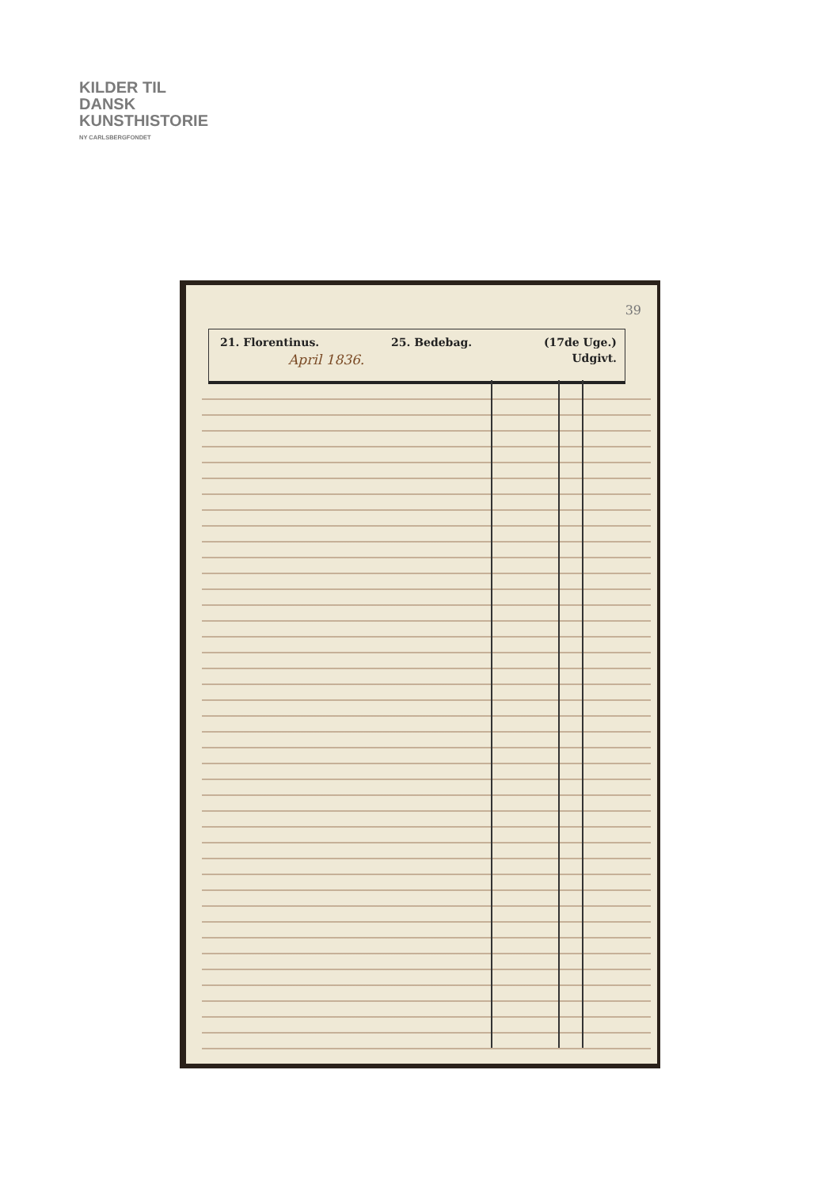KILDER TIL
DANSK
KUNSTHISTORIE
NY CARLSBERGFONDET
39
21. Florentinus. 25. Bedebag. (17de Uge.)
April 1836. Udgivt.